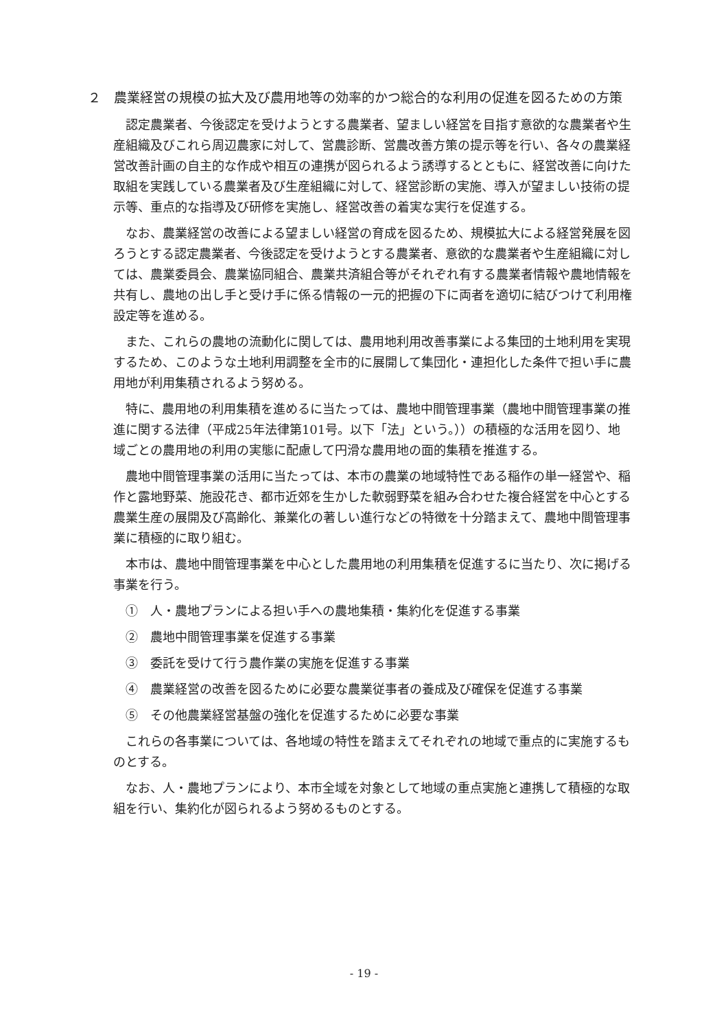２　農業経営の規模の拡大及び農用地等の効率的かつ総合的な利用の促進を図るための方策
認定農業者、今後認定を受けようとする農業者、望ましい経営を目指す意欲的な農業者や生産組織及びこれら周辺農家に対して、営農診断、営農改善方策の提示等を行い、各々の農業経営改善計画の自主的な作成や相互の連携が図られるよう誘導するとともに、経営改善に向けた取組を実践している農業者及び生産組織に対して、経営診断の実施、導入が望ましい技術の提示等、重点的な指導及び研修を実施し、経営改善の着実な実行を促進する。
なお、農業経営の改善による望ましい経営の育成を図るため、規模拡大による経営発展を図ろうとする認定農業者、今後認定を受けようとする農業者、意欲的な農業者や生産組織に対しては、農業委員会、農業協同組合、農業共済組合等がそれぞれ有する農業者情報や農地情報を共有し、農地の出し手と受け手に係る情報の一元的把握の下に両者を適切に結びつけて利用権設定等を進める。
また、これらの農地の流動化に関しては、農用地利用改善事業による集団的土地利用を実現するため、このような土地利用調整を全市的に展開して集団化・連担化した条件で担い手に農用地が利用集積されるよう努める。
特に、農用地の利用集積を進めるに当たっては、農地中間管理事業（農地中間管理事業の推進に関する法律（平成25年法律第101号。以下「法」という。））の積極的な活用を図り、地域ごとの農用地の利用の実態に配慮して円滑な農用地の面的集積を推進する。
農地中間管理事業の活用に当たっては、本市の農業の地域特性である稲作の単一経営や、稲作と露地野菜、施設花き、都市近郊を生かした軟弱野菜を組み合わせた複合経営を中心とする農業生産の展開及び高齢化、兼業化の著しい進行などの特徴を十分踏まえて、農地中間管理事業に積極的に取り組む。
本市は、農地中間管理事業を中心とした農用地の利用集積を促進するに当たり、次に掲げる事業を行う。
①　人・農地プランによる担い手への農地集積・集約化を促進する事業
②　農地中間管理事業を促進する事業
③　委託を受けて行う農作業の実施を促進する事業
④　農業経営の改善を図るために必要な農業従事者の養成及び確保を促進する事業
⑤　その他農業経営基盤の強化を促進するために必要な事業
これらの各事業については、各地域の特性を踏まえてそれぞれの地域で重点的に実施するものとする。
なお、人・農地プランにより、本市全域を対象として地域の重点実施と連携して積極的な取組を行い、集約化が図られるよう努めるものとする。
- 19 -